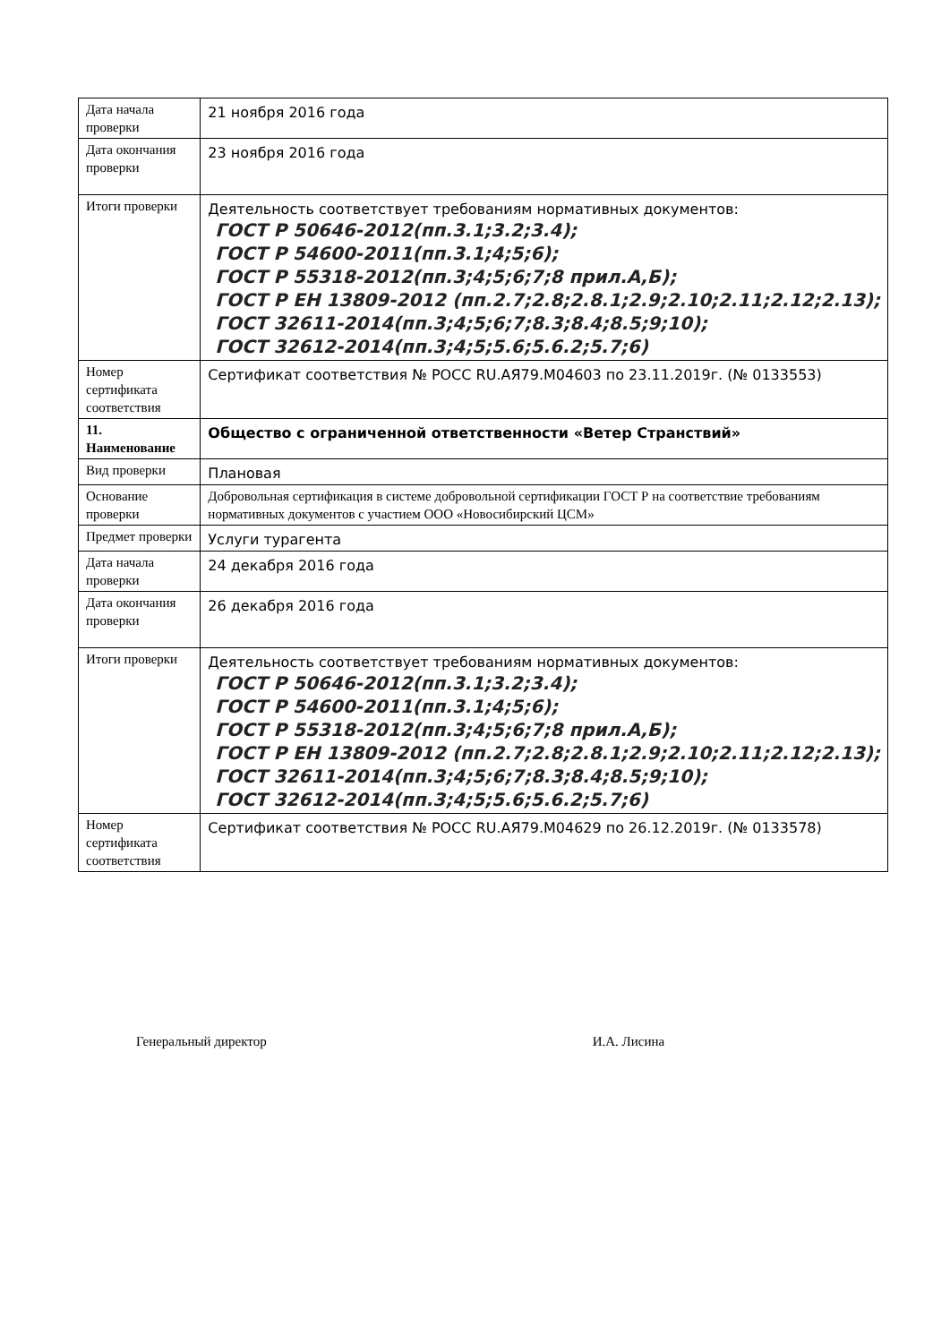| Дата начала проверки | 21 ноября 2016 года |
| Дата окончания проверки | 23 ноября 2016 года |
| Итоги проверки | Деятельность соответствует требованиям нормативных документов: ГОСТ Р 50646-2012(пп.3.1;3.2;3.4); ГОСТ Р 54600-2011(пп.3.1;4;5;6); ГОСТ Р 55318-2012(пп.3;4;5;6;7;8 прил.А,Б); ГОСТ Р ЕН 13809-2012 (пп.2.7;2.8;2.8.1;2.9;2.10;2.11;2.12;2.13); ГОСТ 32611-2014(пп.3;4;5;6;7;8.3;8.4;8.5;9;10); ГОСТ 32612-2014(пп.3;4;5;5.6;5.6.2;5.7;6) |
| Номер сертификата соответствия | Сертификат соответствия № РОСС RU.АЯ79.М04603 по 23.11.2019г. (№ 0133553) |
| 11. Наименование | Общество с ограниченной ответственности «Ветер Странствий» |
| Вид проверки | Плановая |
| Основание проверки | Добровольная сертификация в системе добровольной сертификации ГОСТ Р на соответствие требованиям нормативных документов с участием ООО «Новосибирский ЦСМ» |
| Предмет проверки | Услуги турагента |
| Дата начала проверки | 24 декабря 2016 года |
| Дата окончания проверки | 26 декабря 2016 года |
| Итоги проверки | Деятельность соответствует требованиям нормативных документов: ГОСТ Р 50646-2012(пп.3.1;3.2;3.4); ГОСТ Р 54600-2011(пп.3.1;4;5;6); ГОСТ Р 55318-2012(пп.3;4;5;6;7;8 прил.А,Б); ГОСТ Р ЕН 13809-2012 (пп.2.7;2.8;2.8.1;2.9;2.10;2.11;2.12;2.13); ГОСТ 32611-2014(пп.3;4;5;6;7;8.3;8.4;8.5;9;10); ГОСТ 32612-2014(пп.3;4;5;5.6;5.6.2;5.7;6) |
| Номер сертификата соответствия | Сертификат соответствия № РОСС RU.АЯ79.М04629 по 26.12.2019г. (№ 0133578) |
Генеральный директор И.А. Лисина